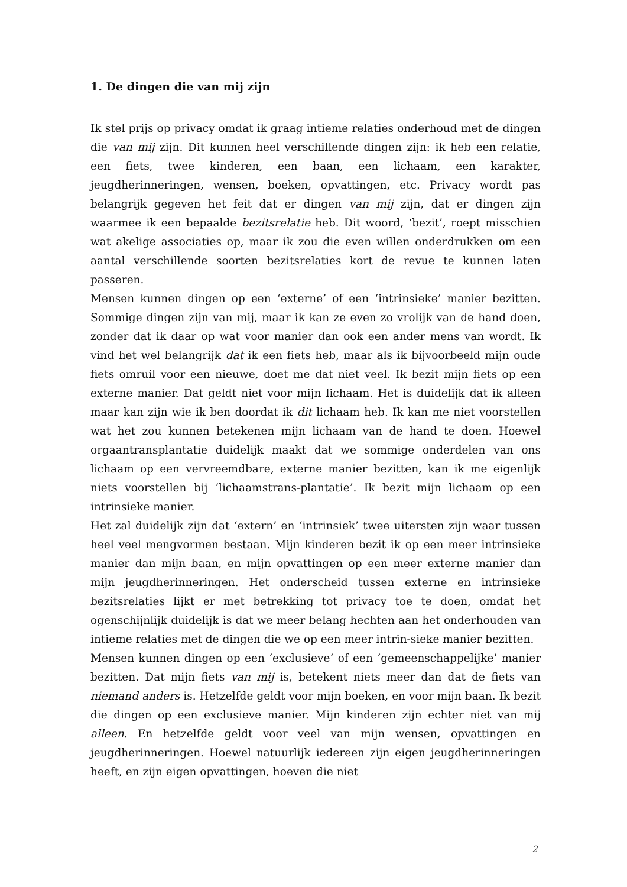1. De dingen die van mij zijn
Ik stel prijs op privacy omdat ik graag intieme relaties onderhoud met de dingen die van mij zijn. Dit kunnen heel verschillende dingen zijn: ik heb een relatie, een fiets, twee kinderen, een baan, een lichaam, een karakter, jeugdherinneringen, wensen, boeken, opvattingen, etc. Privacy wordt pas belangrijk gegeven het feit dat er dingen van mij zijn, dat er dingen zijn waarmee ik een bepaalde bezitsrelatie heb. Dit woord, ‘bezit’, roept misschien wat akelige associaties op, maar ik zou die even willen onderdrukken om een aantal verschillende soorten bezitsrelaties kort de revue te kunnen laten passeren.
Mensen kunnen dingen op een ‘externe’ of een ‘intrinsieke’ manier bezitten. Sommige dingen zijn van mij, maar ik kan ze even zo vrolijk van de hand doen, zonder dat ik daar op wat voor manier dan ook een ander mens van wordt. Ik vind het wel belangrijk dat ik een fiets heb, maar als ik bijvoorbeeld mijn oude fiets omruil voor een nieuwe, doet me dat niet veel. Ik bezit mijn fiets op een externe manier. Dat geldt niet voor mijn lichaam. Het is duidelijk dat ik alleen maar kan zijn wie ik ben doordat ik dit lichaam heb. Ik kan me niet voorstellen wat het zou kunnen betekenen mijn lichaam van de hand te doen. Hoewel orgaantransplantatie duidelijk maakt dat we sommige onderdelen van ons lichaam op een vervreemdbare, externe manier bezitten, kan ik me eigenlijk niets voorstellen bij ‘lichaamstrans-plantatie’. Ik bezit mijn lichaam op een intrinsieke manier.
Het zal duidelijk zijn dat ‘extern’ en ‘intrinsiek’ twee uitersten zijn waar tussen heel veel mengvormen bestaan. Mijn kinderen bezit ik op een meer intrinsieke manier dan mijn baan, en mijn opvattingen op een meer externe manier dan mijn jeugdherinneringen. Het onderscheid tussen externe en intrinsieke bezitsrelaties lijkt er met betrekking tot privacy toe te doen, omdat het ogenschijnlijk duidelijk is dat we meer belang hechten aan het onderhouden van intieme relaties met de dingen die we op een meer intrin-sieke manier bezitten.
Mensen kunnen dingen op een ‘exclusieve’ of een ‘gemeenschappelijke’ manier bezitten. Dat mijn fiets van mij is, betekent niets meer dan dat de fiets van niemand anders is. Hetzelfde geldt voor mijn boeken, en voor mijn baan. Ik bezit die dingen op een exclusieve manier. Mijn kinderen zijn echter niet van mij alleen. En hetzelfde geldt voor veel van mijn wensen, opvattingen en jeugdherinneringen. Hoewel natuurlijk iedereen zijn eigen jeugdherinneringen heeft, en zijn eigen opvattingen, hoeven die niet
2